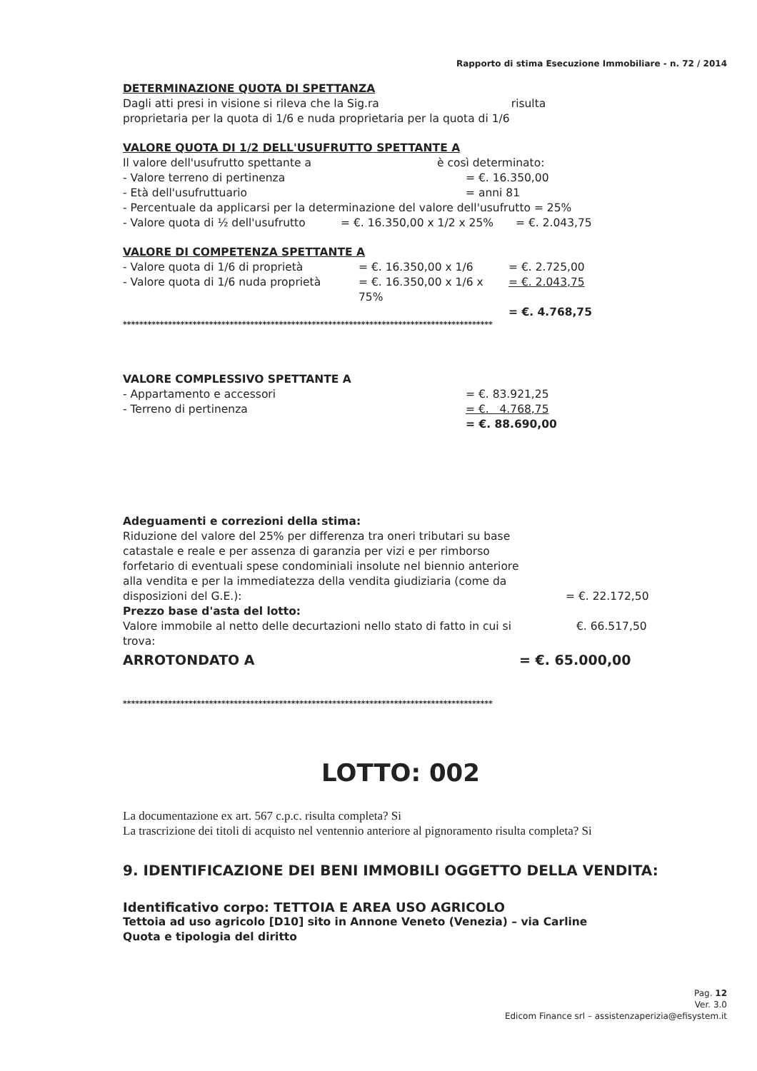Rapporto di stima Esecuzione Immobiliare - n. 72 / 2014
DETERMINAZIONE QUOTA DI SPETTANZA
Dagli atti presi in visione si rileva che la Sig.ra risulta
proprietaria per la quota di 1/6 e nuda proprietaria per la quota di 1/6
VALORE QUOTA DI 1/2 DELL'USUFRUTTO SPETTANTE A
Il valore dell'usufrutto spettante a è così determinato:
- Valore terreno di pertinenza = €. 16.350,00
- Età dell'usufruttuario = anni 81
- Percentuale da applicarsi per la determinazione del valore dell'usufrutto = 25%
- Valore quota di ½ dell'usufrutto = €. 16.350,00 x 1/2 x 25% = €. 2.043,75
VALORE DI COMPETENZA SPETTANTE A
- Valore quota di 1/6 di proprietà = €. 16.350,00 x 1/6 = €. 2.725,00
- Valore quota di 1/6 nuda proprietà = €. 16.350,00 x 1/6 x 75% = €. 2.043,75
= €. 4.768,75
******************************************************************************************
VALORE COMPLESSIVO SPETTANTE A
- Appartamento e accessori = €. 83.921,25
- Terreno di pertinenza = €. 4.768,75
= €. 88.690,00
Adeguamenti e correzioni della stima:
Riduzione del valore del 25% per differenza tra oneri tributari su base catastale e reale e per assenza di garanzia per vizi e per rimborso forfetario di eventuali spese condominiali insolute nel biennio anteriore alla vendita e per la immediatezza della vendita giudiziaria (come da disposizioni del G.E.): = €. 22.172,50
Prezzo base d'asta del lotto:
Valore immobile al netto delle decurtazioni nello stato di fatto in cui si trova: €. 66.517,50
ARROTONDATO A = €. 65.000,00
******************************************************************************************
LOTTO: 002
La documentazione ex art. 567 c.p.c. risulta completa? Si
La trascrizione dei titoli di acquisto nel ventennio anteriore al pignoramento risulta completa? Si
9. IDENTIFICAZIONE DEI BENI IMMOBILI OGGETTO DELLA VENDITA:
Identificativo corpo: TETTOIA E AREA USO AGRICOLO
Tettoia ad uso agricolo [D10] sito in Annone Veneto (Venezia) – via Carline
Quota e tipologia del diritto
Pag. 12
Ver. 3.0
Edicom Finance srl – assistenzaperizia@efisystem.it